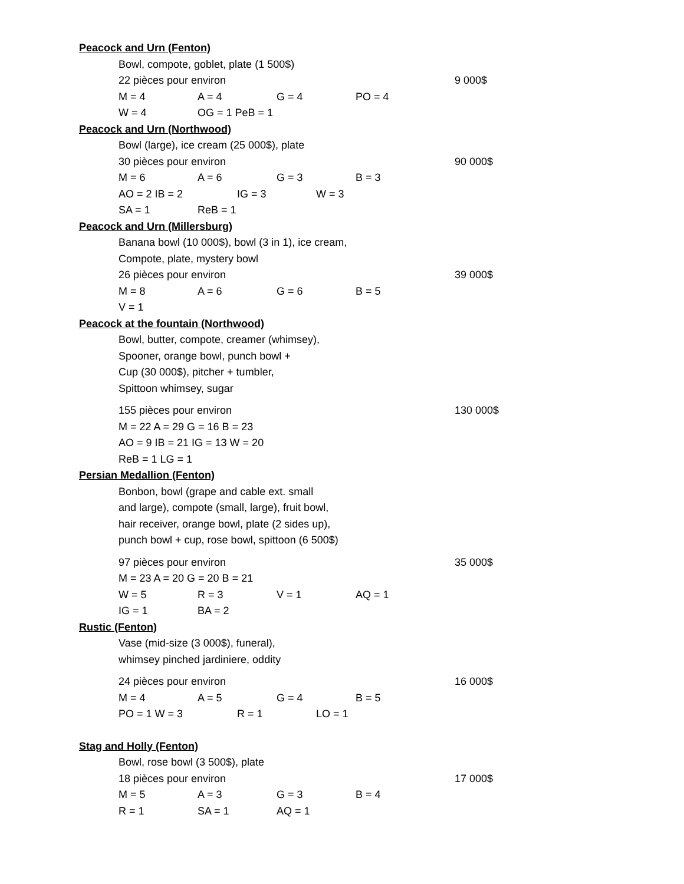Peacock and Urn (Fenton)
Bowl, compote, goblet, plate (1 500$)
22 pièces pour environ 9 000$
M = 4 A = 4 G = 4 PO = 4
W = 4 OG = 1 PeB = 1
Peacock and Urn (Northwood)
Bowl (large), ice cream (25 000$), plate
30 pièces pour environ 90 000$
M = 6 A = 6 G = 3 B = 3
AO = 2 IB = 2 IG = 3 W = 3
SA = 1 ReB = 1
Peacock and Urn (Millersburg)
Banana bowl (10 000$), bowl (3 in 1), ice cream,
Compote, plate, mystery bowl
26 pièces pour environ 39 000$
M = 8 A = 6 G = 6 B = 5
V = 1
Peacock at the fountain (Northwood)
Bowl, butter, compote, creamer (whimsey),
Spooner, orange bowl, punch bowl +
Cup (30 000$), pitcher + tumbler,
Spittoon whimsey, sugar
155 pièces pour environ 130 000$
M = 22 A = 29 G = 16 B = 23
AO = 9 IB = 21 IG = 13 W = 20
ReB = 1 LG = 1
Persian Medallion (Fenton)
Bonbon, bowl (grape and cable ext. small
and large), compote (small, large), fruit bowl,
hair receiver, orange bowl, plate (2 sides up),
punch bowl + cup, rose bowl, spittoon (6 500$)
97 pièces pour environ 35 000$
M = 23 A = 20 G = 20 B = 21
W = 5 R = 3 V = 1 AQ = 1
IG = 1 BA = 2
Rustic (Fenton)
Vase (mid-size (3 000$), funeral),
whimsey pinched jardiniere, oddity
24 pièces pour environ 16 000$
M = 4 A = 5 G = 4 B = 5
PO = 1 W = 3 R = 1 LO = 1
Stag and Holly (Fenton)
Bowl, rose bowl (3 500$), plate
18 pièces pour environ 17 000$
M = 5 A = 3 G = 3 B = 4
R = 1 SA = 1 AQ = 1